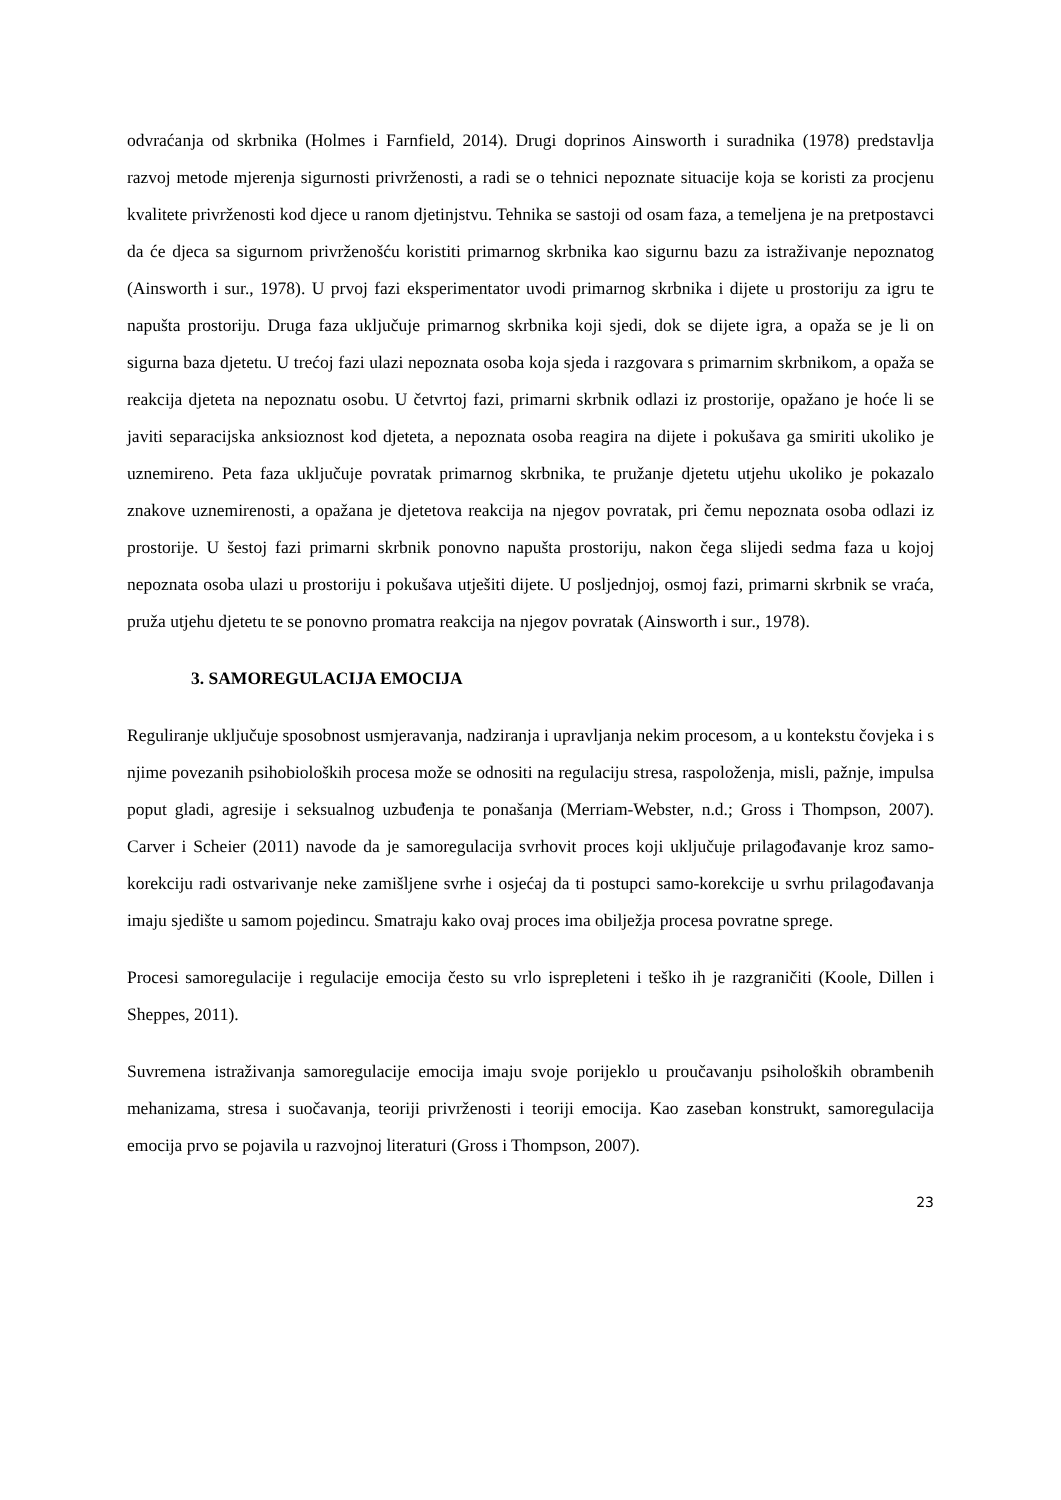odvraćanja od skrbnika (Holmes i Farnfield, 2014). Drugi doprinos Ainsworth i suradnika (1978) predstavlja razvoj metode mjerenja sigurnosti privrženosti, a radi se o tehnici nepoznate situacije koja se koristi za procjenu kvalitete privrženosti kod djece u ranom djetinjstvu. Tehnika se sastoji od osam faza, a temeljena je na pretpostavci da će djeca sa sigurnom privrženošću koristiti primarnog skrbnika kao sigurnu bazu za istraživanje nepoznatog (Ainsworth i sur., 1978). U prvoj fazi eksperimentator uvodi primarnog skrbnika i dijete u prostoriju za igru te napušta prostoriju. Druga faza uključuje primarnog skrbnika koji sjedi, dok se dijete igra, a opaža se je li on sigurna baza djetetu. U trećoj fazi ulazi nepoznata osoba koja sjeda i razgovara s primarnim skrbnikom, a opaža se reakcija djeteta na nepoznatu osobu. U četvrtoj fazi, primarni skrbnik odlazi iz prostorije, opažano je hoće li se javiti separacijska anksioznost kod djeteta, a nepoznata osoba reagira na dijete i pokušava ga smiriti ukoliko je uznemireno. Peta faza uključuje povratak primarnog skrbnika, te pružanje djetetu utjehu ukoliko je pokazalo znakove uznemirenosti, a opažana je djetetova reakcija na njegov povratak, pri čemu nepoznata osoba odlazi iz prostorije. U šestoj fazi primarni skrbnik ponovno napušta prostoriju, nakon čega slijedi sedma faza u kojoj nepoznata osoba ulazi u prostoriju i pokušava utješiti dijete. U posljednjoj, osmoj fazi, primarni skrbnik se vraća, pruža utjehu djetetu te se ponovno promatra reakcija na njegov povratak (Ainsworth i sur., 1978).
3. SAMOREGULACIJA EMOCIJA
Reguliranje uključuje sposobnost usmjeravanja, nadziranja i upravljanja nekim procesom, a u kontekstu čovjeka i s njime povezanih psihobioloških procesa može se odnositi na regulaciju stresa, raspoloženja, misli, pažnje, impulsa poput gladi, agresije i seksualnog uzbuđenja te ponašanja (Merriam-Webster, n.d.; Gross i Thompson, 2007). Carver i Scheier (2011) navode da je samoregulacija svrhovit proces koji uključuje prilagođavanje kroz samo-korekciju radi ostvarivanje neke zamišljene svrhe i osjećaj da ti postupci samo-korekcije u svrhu prilagođavanja imaju sjedište u samom pojedincu. Smatraju kako ovaj proces ima obilježja procesa povratne sprege.
Procesi samoregulacije i regulacije emocija često su vrlo isprepleteni i teško ih je razgraničiti (Koole, Dillen i Sheppes, 2011).
Suvremena istraživanja samoregulacije emocija imaju svoje porijeklo u proučavanju psiholoških obrambenih mehanizama, stresa i suočavanja, teoriji privrženosti i teoriji emocija. Kao zaseban konstrukt, samoregulacija emocija prvo se pojavila u razvojnoj literaturi (Gross i Thompson, 2007).
23